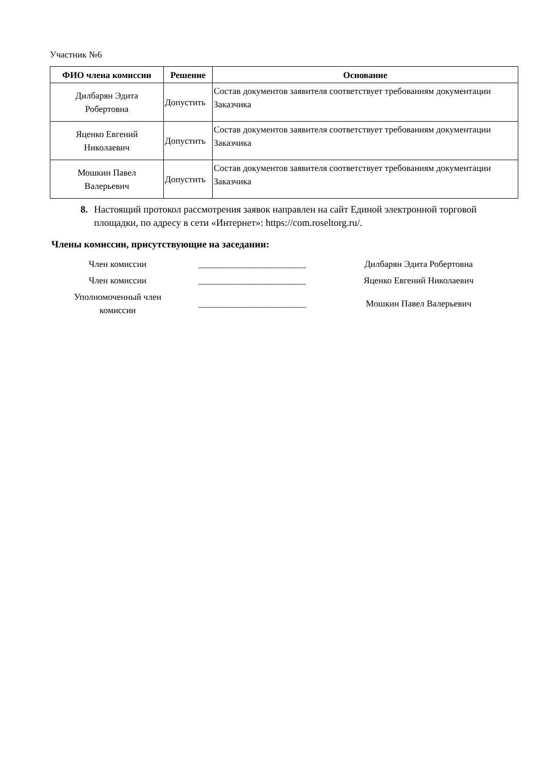Участник №6
| ФИО члена комиссии | Решение | Основание |
| --- | --- | --- |
| Дилбарян Эдита Робертовна | Допустить | Состав документов заявителя соответствует требованиям документации Заказчика |
| Яценко Евгений Николаевич | Допустить | Состав документов заявителя соответствует требованиям документации Заказчика |
| Мошкин Павел Валерьевич | Допустить | Состав документов заявителя соответствует требованиям документации Заказчика |
8. Настоящий протокол рассмотрения заявок направлен на сайт Единой электронной торговой площадки, по адресу в сети «Интернет»: https://com.roseltorg.ru/.
Члены комиссии, присутствующие на заседании:
Член комиссии
________________________
Дилбарян Эдита Робертовна
Член комиссии
________________________
Яценко Евгений Николаевич
Уполномоченный член
комиссии
________________________
Мошкин Павел Валерьевич